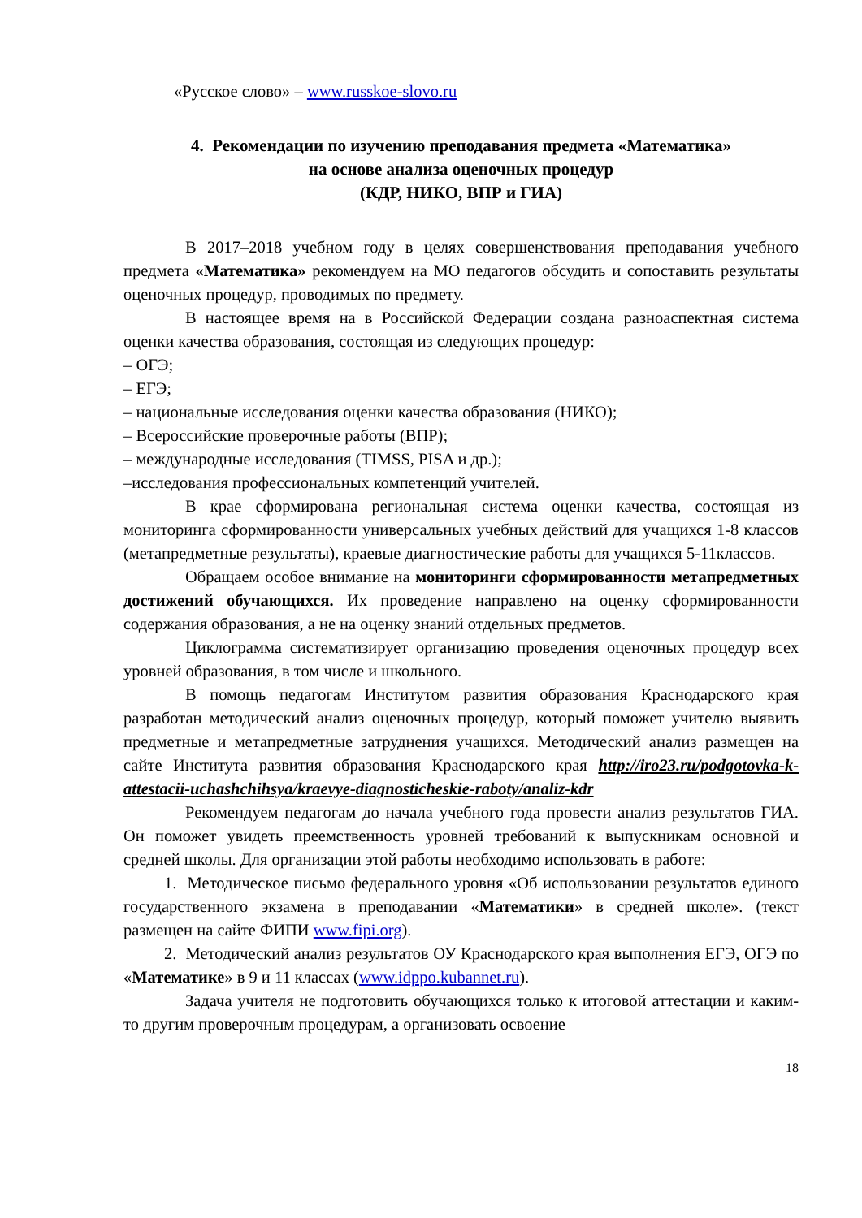«Русское слово» – www.russkoe-slovo.ru
4. Рекомендации по изучению преподавания предмета «Математика»
на основе анализа оценочных процедур
(КДР, НИКО, ВПР и ГИА)
В 2017–2018 учебном году в целях совершенствования преподавания учебного предмета «Математика» рекомендуем на МО педагогов обсудить и сопоставить результаты оценочных процедур, проводимых по предмету.
В настоящее время на в Российской Федерации создана разноаспектная система оценки качества образования, состоящая из следующих процедур:
– ОГЭ;
– ЕГЭ;
– национальные исследования оценки качества образования (НИКО);
– Всероссийские проверочные работы (ВПР);
– международные исследования (TIMSS, PISA и др.);
–исследования профессиональных компетенций учителей.
В крае сформирована региональная система оценки качества, состоящая из мониторинга сформированности универсальных учебных действий для учащихся 1-8 классов (метапредметные результаты), краевые диагностические работы для учащихся 5-11классов.
Обращаем особое внимание на мониторинги сформированности метапредметных достижений обучающихся. Их проведение направлено на оценку сформированности содержания образования, а не на оценку знаний отдельных предметов.
Циклограмма систематизирует организацию проведения оценочных процедур всех уровней образования, в том числе и школьного.
В помощь педагогам Институтом развития образования Краснодарского края разработан методический анализ оценочных процедур, который поможет учителю выявить предметные и метапредметные затруднения учащихся. Методический анализ размещен на сайте Института развития образования Краснодарского края http://iro23.ru/podgotovka-k-attestacii-uchashchihsya/kraevye-diagnosticheskie-raboty/analiz-kdr
Рекомендуем педагогам до начала учебного года провести анализ результатов ГИА. Он поможет увидеть преемственность уровней требований к выпускникам основной и средней школы. Для организации этой работы необходимо использовать в работе:
1. Методическое письмо федерального уровня «Об использовании результатов единого государственного экзамена в преподавании «Математики» в средней школе». (текст размещен на сайте ФИПИ www.fipi.org).
2. Методический анализ результатов ОУ Краснодарского края выполнения ЕГЭ, ОГЭ по «Математике» в 9 и 11 классах (www.idppo.kubannet.ru).
Задача учителя не подготовить обучающихся только к итоговой аттестации и каким-то другим проверочным процедурам, а организовать освоение
18